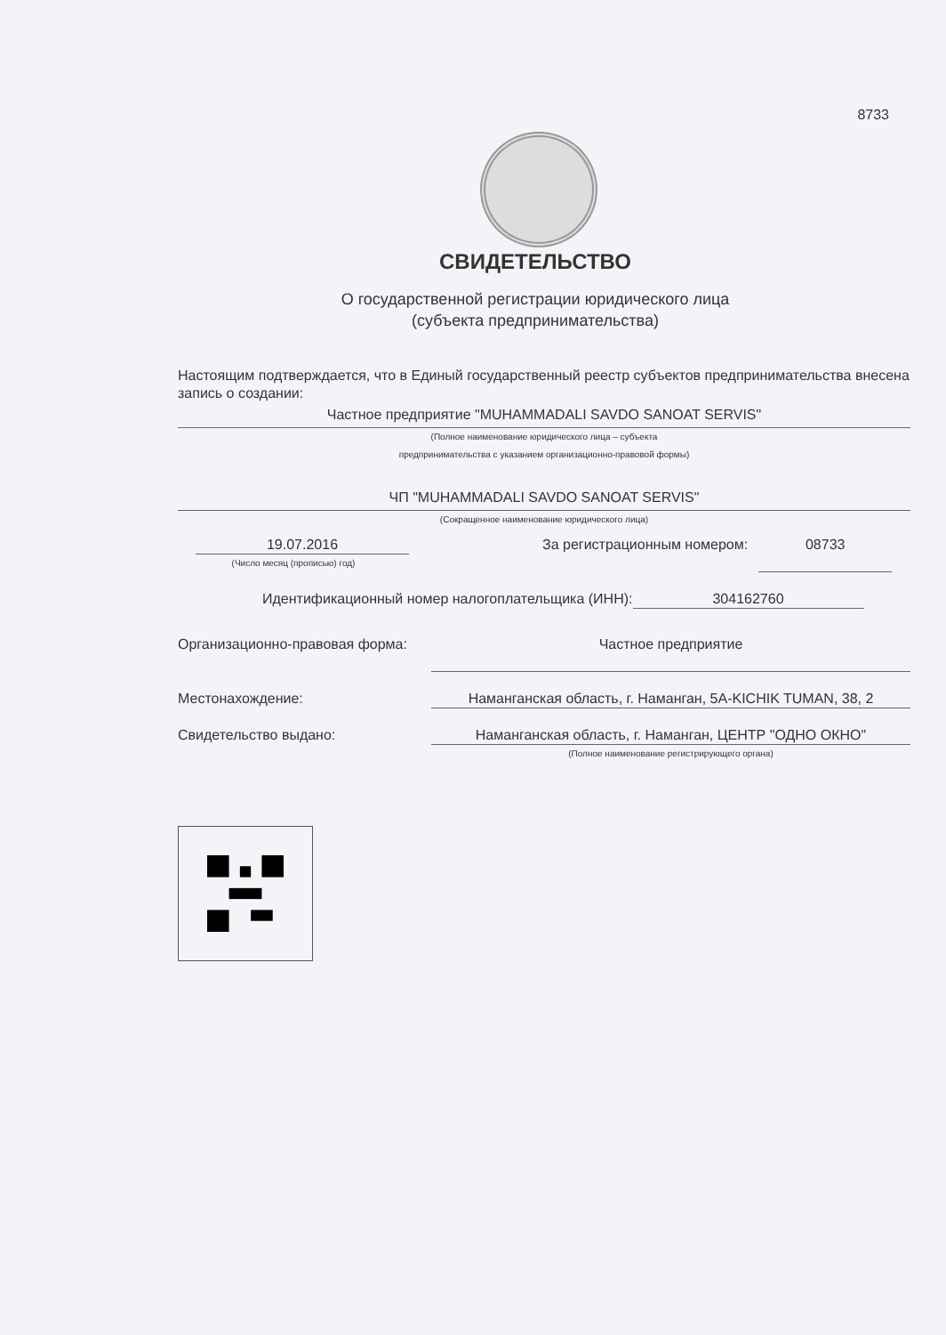8733
СВИДЕТЕЛЬСТВО
О государственной регистрации юридического лица
(субъекта предпринимательства)
Настоящим подтверждается, что в Единый государственный реестр субъектов предпринимательства внесена запись о создании:
Частное предприятие "MUHAMMADALI SAVDO SANOAT SERVIS"
(Полное наименование юридического лица – субъекта
предпринимательства с указанием организационно-правовой формы)
ЧП "MUHAMMADALI SAVDO SANOAT SERVIS"
(Сокращенное наименование юридического лица)
19.07.2016
(Число месяц (прописью) год)
За регистрационным номером: 08733
Идентификационный номер налогоплательщика (ИНН):
304162760
Организационно-правовая форма:
Частное предприятие
Местонахождение: Наманганская область, г. Наманган, 5A-KICHIK TUMAN, 38, 2
Свидетельство выдано: Наманганская область, г. Наманган, ЦЕНТР "ОДНО ОКНО"
(Полное наименование регистрирующего органа)